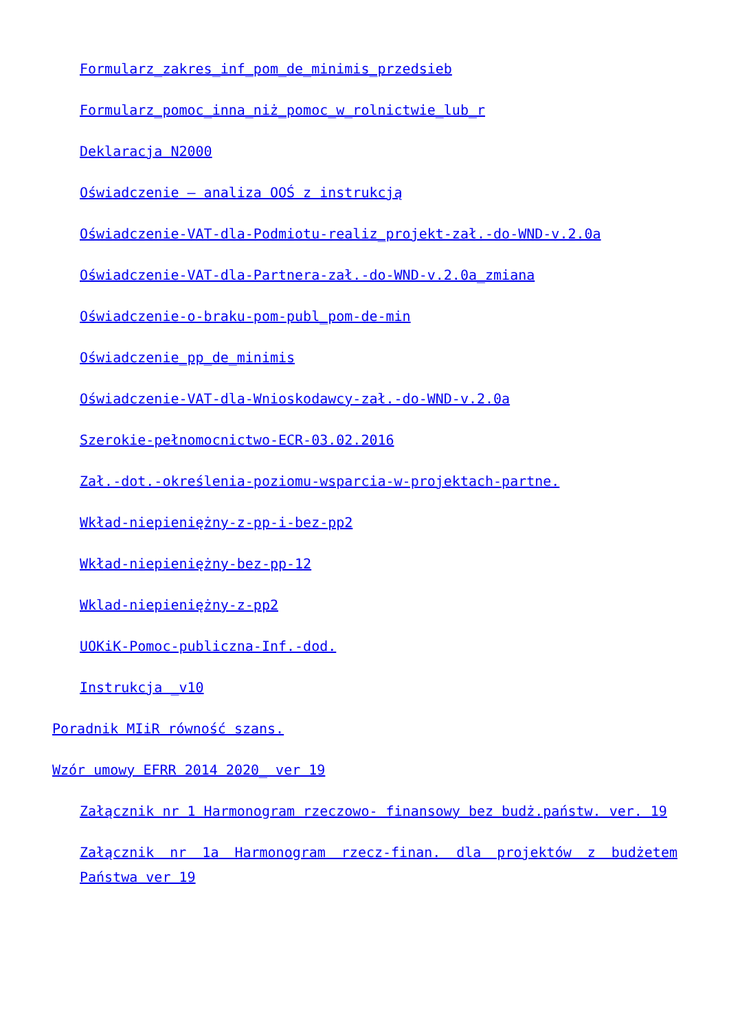Formularz_zakres_inf_pom_de_minimis_przedsieb
Formularz_pomoc_inna_niż_pomoc_w_rolnictwie_lub_r
Deklaracja N2000
Oświadczenie – analiza OOŚ z instrukcją
Oświadczenie-VAT-dla-Podmiotu-realiz_projekt-zał.-do-WND-v.2.0a
Oświadczenie-VAT-dla-Partnera-zał.-do-WND-v.2.0a_zmiana
Oświadczenie-o-braku-pom-publ_pom-de-min
Oświadczenie_pp_de_minimis
Oświadczenie-VAT-dla-Wnioskodawcy-zał.-do-WND-v.2.0a
Szerokie-pełnomocnictwo-ECR-03.02.2016
Zał.-dot.-określenia-poziomu-wsparcia-w-projektach-partne.
Wkład-niepieniężny-z-pp-i-bez-pp2
Wkład-niepieniężny-bez-pp-12
Wklad-niepieniężny-z-pp2
UOKiK-Pomoc-publiczna-Inf.-dod.
Instrukcja _v10
Poradnik MIiR równość szans.
Wzór umowy EFRR 2014 2020_ ver 19
Załącznik nr 1 Harmonogram rzeczowo- finansowy bez budż.państw. ver. 19
Załącznik nr 1a Harmonogram rzecz-finan. dla projektów z budżetem Państwa ver 19